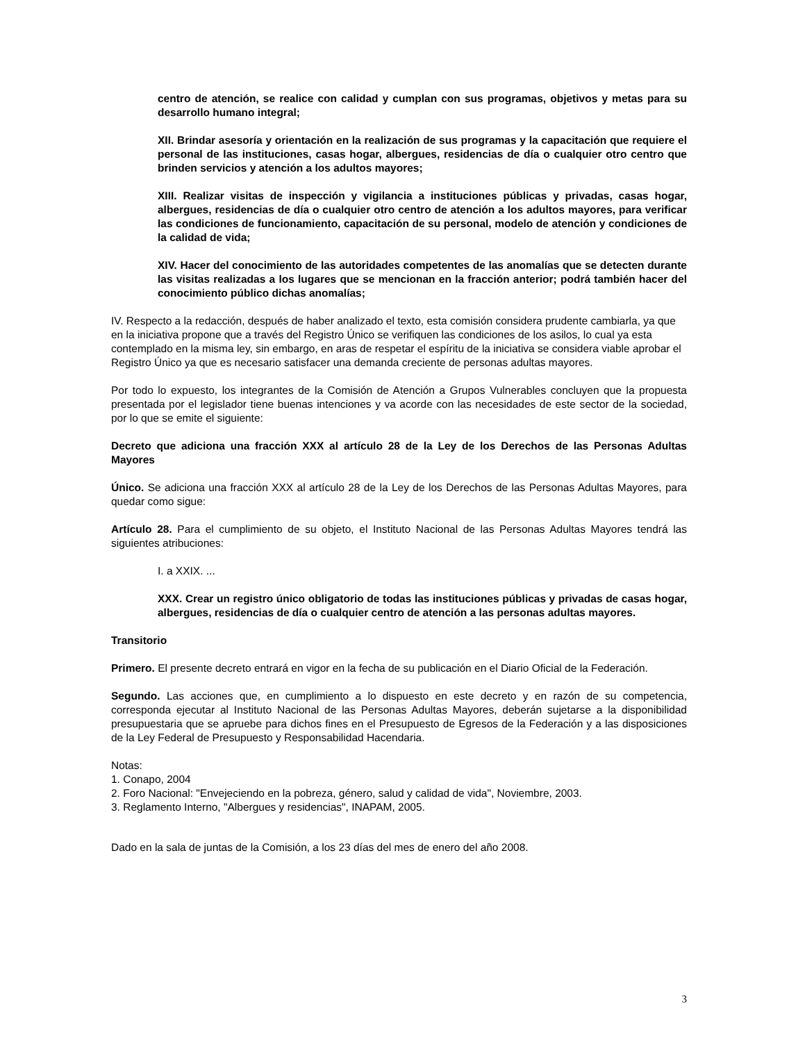centro de atención, se realice con calidad y cumplan con sus programas, objetivos y metas para su desarrollo humano integral;
XII. Brindar asesoría y orientación en la realización de sus programas y la capacitación que requiere el personal de las instituciones, casas hogar, albergues, residencias de día o cualquier otro centro que brinden servicios y atención a los adultos mayores;
XIII. Realizar visitas de inspección y vigilancia a instituciones públicas y privadas, casas hogar, albergues, residencias de día o cualquier otro centro de atención a los adultos mayores, para verificar las condiciones de funcionamiento, capacitación de su personal, modelo de atención y condiciones de la calidad de vida;
XIV. Hacer del conocimiento de las autoridades competentes de las anomalías que se detecten durante las visitas realizadas a los lugares que se mencionan en la fracción anterior; podrá también hacer del conocimiento público dichas anomalías;
IV. Respecto a la redacción, después de haber analizado el texto, esta comisión considera prudente cambiarla, ya que en la iniciativa propone que a través del Registro Único se verifiquen las condiciones de los asilos, lo cual ya esta contemplado en la misma ley, sin embargo, en aras de respetar el espíritu de la iniciativa se considera viable aprobar el Registro Único ya que es necesario satisfacer una demanda creciente de personas adultas mayores.
Por todo lo expuesto, los integrantes de la Comisión de Atención a Grupos Vulnerables concluyen que la propuesta presentada por el legislador tiene buenas intenciones y va acorde con las necesidades de este sector de la sociedad, por lo que se emite el siguiente:
Decreto que adiciona una fracción XXX al artículo 28 de la Ley de los Derechos de las Personas Adultas Mayores
Único. Se adiciona una fracción XXX al artículo 28 de la Ley de los Derechos de las Personas Adultas Mayores, para quedar como sigue:
Artículo 28. Para el cumplimiento de su objeto, el Instituto Nacional de las Personas Adultas Mayores tendrá las siguientes atribuciones:
I. a XXIX. ...
XXX. Crear un registro único obligatorio de todas las instituciones públicas y privadas de casas hogar, albergues, residencias de día o cualquier centro de atención a las personas adultas mayores.
Transitorio
Primero. El presente decreto entrará en vigor en la fecha de su publicación en el Diario Oficial de la Federación.
Segundo. Las acciones que, en cumplimiento a lo dispuesto en este decreto y en razón de su competencia, corresponda ejecutar al Instituto Nacional de las Personas Adultas Mayores, deberán sujetarse a la disponibilidad presupuestaria que se apruebe para dichos fines en el Presupuesto de Egresos de la Federación y a las disposiciones de la Ley Federal de Presupuesto y Responsabilidad Hacendaria.
Notas:
1. Conapo, 2004
2. Foro Nacional: "Envejeciendo en la pobreza, género, salud y calidad de vida", Noviembre, 2003.
3. Reglamento Interno, "Albergues y residencias", INAPAM, 2005.
Dado en la sala de juntas de la Comisión, a los 23 días del mes de enero del año 2008.
3